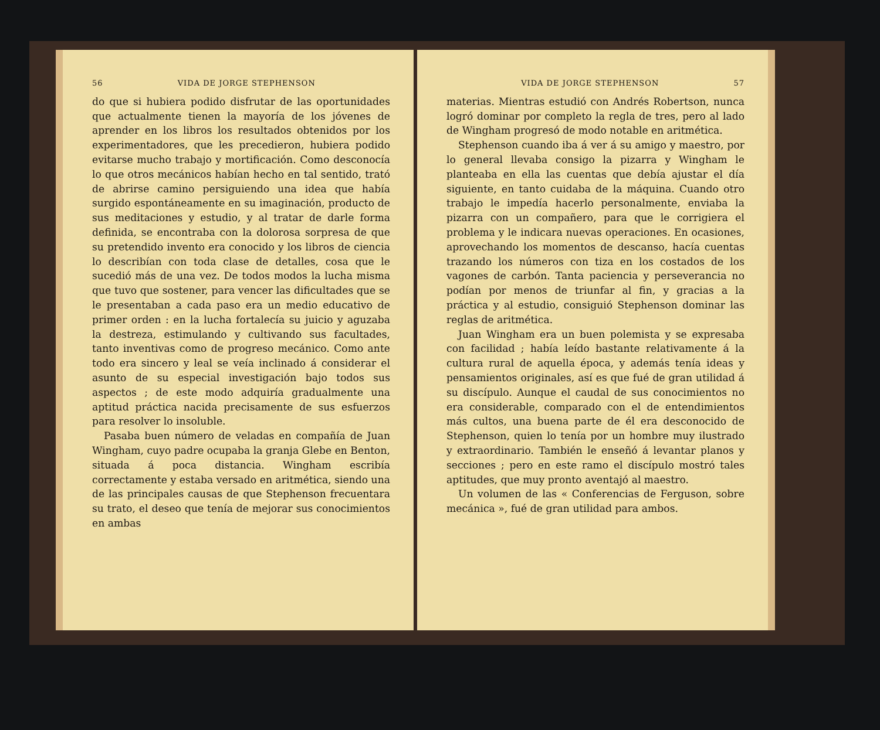56 VIDA DE JORGE STEPHENSON
do que si hubiera podido disfrutar de las oportunidades que actualmente tienen la mayoría de los jóvenes de aprender en los libros los resultados obtenidos por los experimentadores, que les precedieron, hubiera podido evitarse mucho trabajo y mortificación. Como desconocía lo que otros mecánicos habían hecho en tal sentido, trató de abrirse camino persiguiendo una idea que había surgido espontáneamente en su imaginación, producto de sus meditaciones y estudio, y al tratar de darle forma definida, se encontraba con la dolorosa sorpresa de que su pretendido invento era conocido y los libros de ciencia lo describían con toda clase de detalles, cosa que le sucedió más de una vez. De todos modos la lucha misma que tuvo que sostener, para vencer las dificultades que se le presentaban a cada paso era un medio educativo de primer orden : en la lucha fortalecía su juicio y aguzaba la destreza, estimulando y cultivando sus facultades, tanto inventivas como de progreso mecánico. Como ante todo era sincero y leal se veía inclinado á considerar el asunto de su especial investigación bajo todos sus aspectos ; de este modo adquiría gradualmente una aptitud práctica nacida precisamente de sus esfuerzos para resolver lo insoluble.
Pasaba buen número de veladas en compañía de Juan Wingham, cuyo padre ocupaba la granja Glebe en Benton, situada á poca distancia. Wingham escribía correctamente y estaba versado en aritmética, siendo una de las principales causas de que Stephenson frecuentara su trato, el deseo que tenía de mejorar sus conocimientos en ambas
VIDA DE JORGE STEPHENSON 57
materias. Mientras estudió con Andrés Robertson, nunca logró dominar por completo la regla de tres, pero al lado de Wingham progresó de modo notable en aritmética.
Stephenson cuando iba á ver á su amigo y maestro, por lo general llevaba consigo la pizarra y Wingham le planteaba en ella las cuentas que debía ajustar el día siguiente, en tanto cuidaba de la máquina. Cuando otro trabajo le impedía hacerlo personalmente, enviaba la pizarra con un compañero, para que le corrigiera el problema y le indicara nuevas operaciones. En ocasiones, aprovechando los momentos de descanso, hacía cuentas trazando los números con tiza en los costados de los vagones de carbón. Tanta paciencia y perseverancia no podían por menos de triunfar al fin, y gracias a la práctica y al estudio, consiguió Stephenson dominar las reglas de aritmética.
Juan Wingham era un buen polemista y se expresaba con facilidad ; había leído bastante relativamente á la cultura rural de aquella época, y además tenía ideas y pensamientos originales, así es que fué de gran utilidad á su discípulo. Aunque el caudal de sus conocimientos no era considerable, comparado con el de entendimientos más cultos, una buena parte de él era desconocido de Stephenson, quien lo tenía por un hombre muy ilustrado y extraordinario. También le enseñó á levantar planos y secciones ; pero en este ramo el discípulo mostró tales aptitudes, que muy pronto aventajó al maestro.
Un volumen de las « Conferencias de Ferguson, sobre mecánica », fué de gran utilidad para ambos.